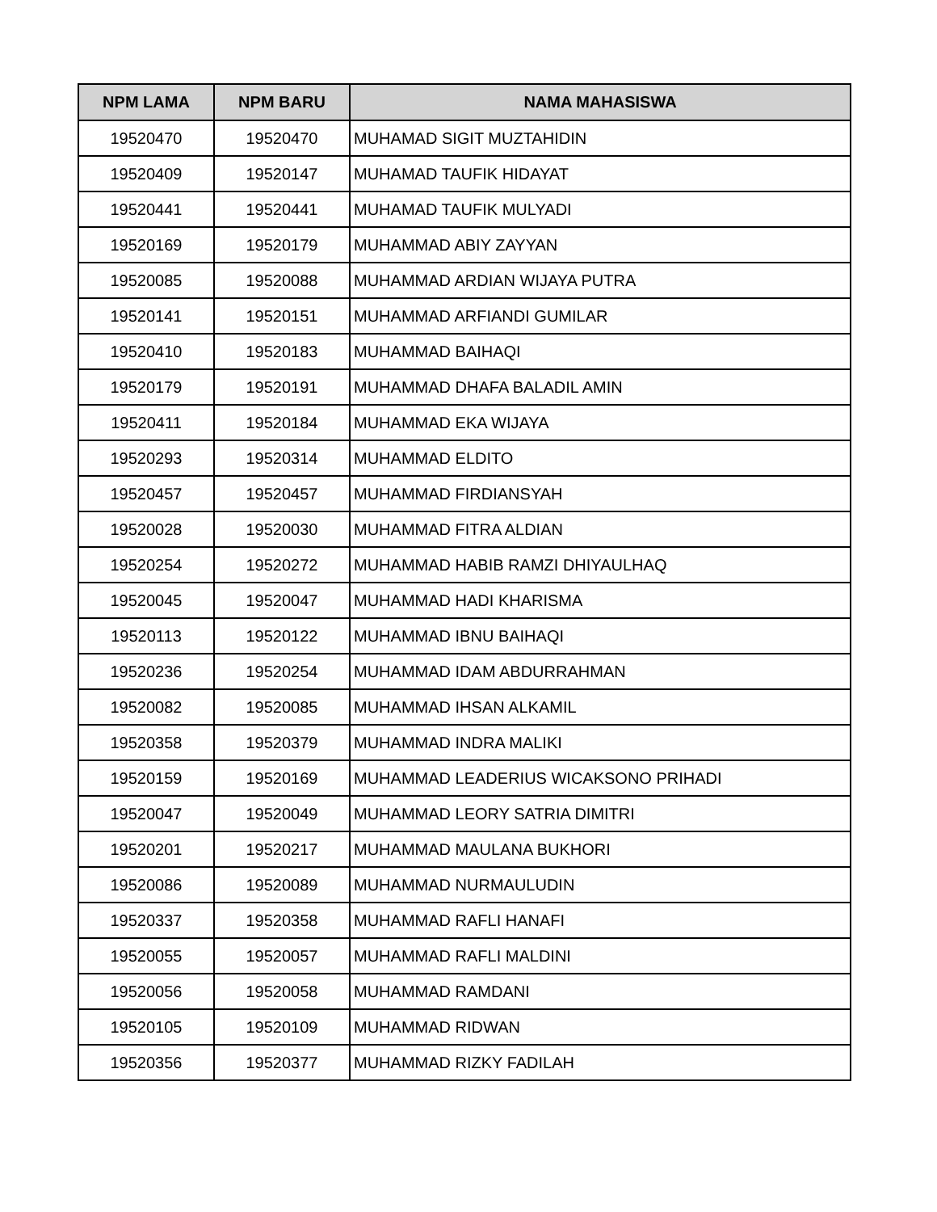| NPM LAMA | NPM BARU | NAMA MAHASISWA |
| --- | --- | --- |
| 19520470 | 19520470 | MUHAMAD SIGIT MUZTAHIDIN |
| 19520409 | 19520147 | MUHAMAD TAUFIK HIDAYAT |
| 19520441 | 19520441 | MUHAMAD TAUFIK MULYADI |
| 19520169 | 19520179 | MUHAMMAD ABIY ZAYYAN |
| 19520085 | 19520088 | MUHAMMAD ARDIAN WIJAYA PUTRA |
| 19520141 | 19520151 | MUHAMMAD ARFIANDI GUMILAR |
| 19520410 | 19520183 | MUHAMMAD BAIHAQI |
| 19520179 | 19520191 | MUHAMMAD DHAFA BALADIL AMIN |
| 19520411 | 19520184 | MUHAMMAD EKA WIJAYA |
| 19520293 | 19520314 | MUHAMMAD ELDITO |
| 19520457 | 19520457 | MUHAMMAD FIRDIANSYAH |
| 19520028 | 19520030 | MUHAMMAD FITRA ALDIAN |
| 19520254 | 19520272 | MUHAMMAD HABIB RAMZI DHIYAULHAQ |
| 19520045 | 19520047 | MUHAMMAD HADI KHARISMA |
| 19520113 | 19520122 | MUHAMMAD IBNU BAIHAQI |
| 19520236 | 19520254 | MUHAMMAD IDAM ABDURRAHMAN |
| 19520082 | 19520085 | MUHAMMAD IHSAN ALKAMIL |
| 19520358 | 19520379 | MUHAMMAD INDRA MALIKI |
| 19520159 | 19520169 | MUHAMMAD LEADERIUS WICAKSONO PRIHADI |
| 19520047 | 19520049 | MUHAMMAD LEORY SATRIA DIMITRI |
| 19520201 | 19520217 | MUHAMMAD MAULANA BUKHORI |
| 19520086 | 19520089 | MUHAMMAD NURMAULUDIN |
| 19520337 | 19520358 | MUHAMMAD RAFLI HANAFI |
| 19520055 | 19520057 | MUHAMMAD RAFLI MALDINI |
| 19520056 | 19520058 | MUHAMMAD RAMDANI |
| 19520105 | 19520109 | MUHAMMAD RIDWAN |
| 19520356 | 19520377 | MUHAMMAD RIZKY FADILAH |